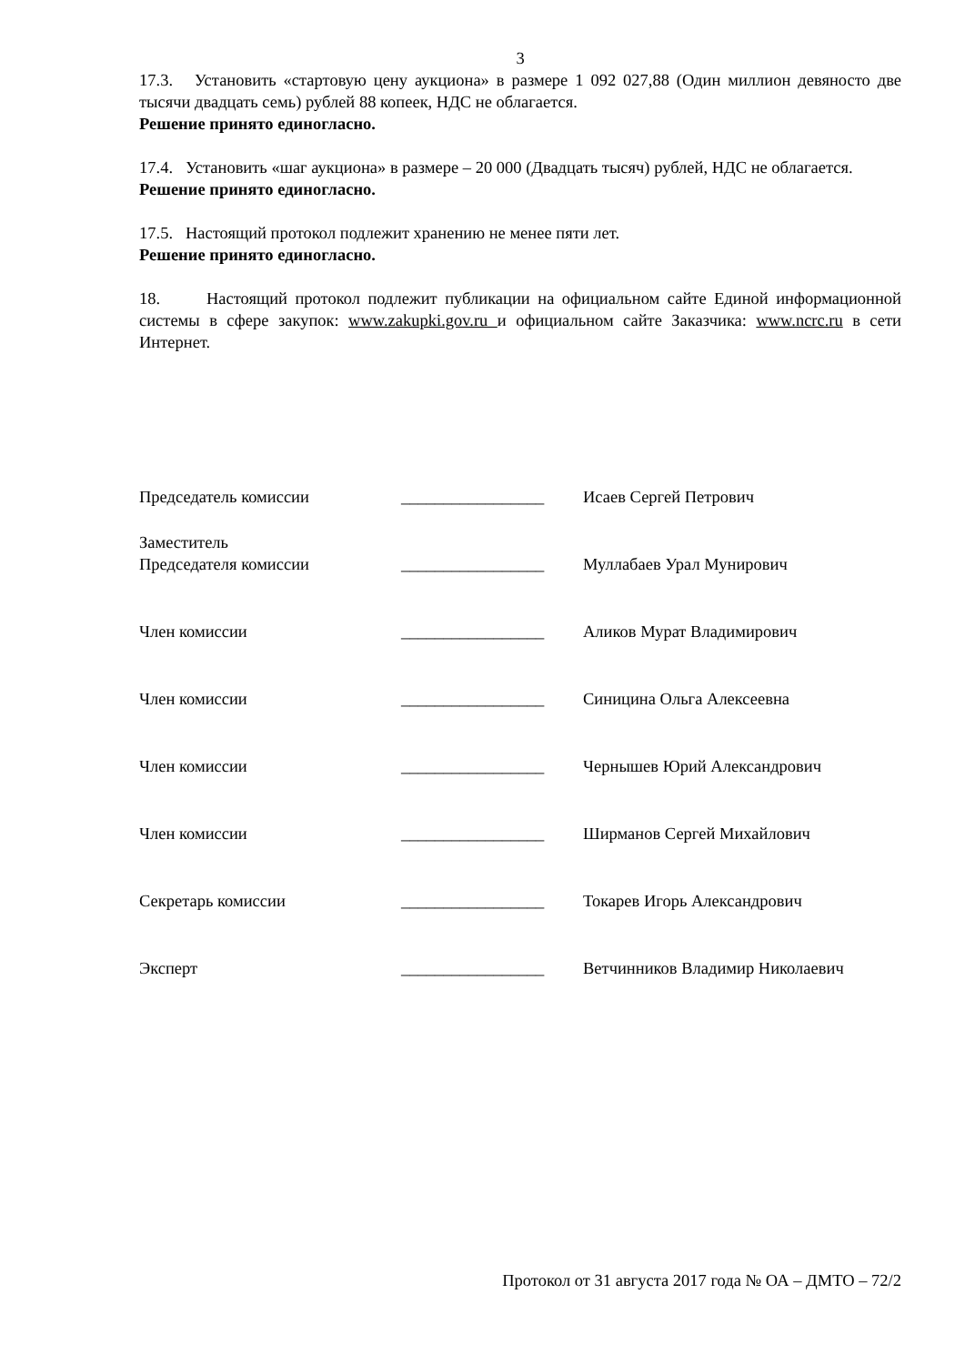3
17.3. Установить «стартовую цену аукциона» в размере 1 092 027,88 (Один миллион девяносто две тысячи двадцать семь) рублей 88 копеек, НДС не облагается.
Решение принято единогласно.
17.4. Установить «шаг аукциона» в размере – 20 000 (Двадцать тысяч) рублей, НДС не облагается.
Решение принято единогласно.
17.5. Настоящий протокол подлежит хранению не менее пяти лет.
Решение принято единогласно.
18. Настоящий протокол подлежит публикации на официальном сайте Единой информационной системы в сфере закупок: www.zakupki.gov.ru и официальном сайте Заказчика: www.ncrc.ru в сети Интернет.
| Председатель комиссии | _________________ | Исаев Сергей Петрович |
| Заместитель Председателя комиссии | _________________ | Муллабаев Урал Мунирович |
| Член комиссии | _________________ | Аликов Мурат Владимирович |
| Член комиссии | _________________ | Синицина Ольга Алексеевна |
| Член комиссии | _________________ | Чернышев Юрий Александрович |
| Член комиссии | _________________ | Ширманов Сергей Михайлович |
| Секретарь комиссии | _________________ | Токарев Игорь Александрович |
| Эксперт | _________________ | Ветчинников Владимир Николаевич |
Протокол от 31 августа 2017 года № ОА – ДМТО – 72/2